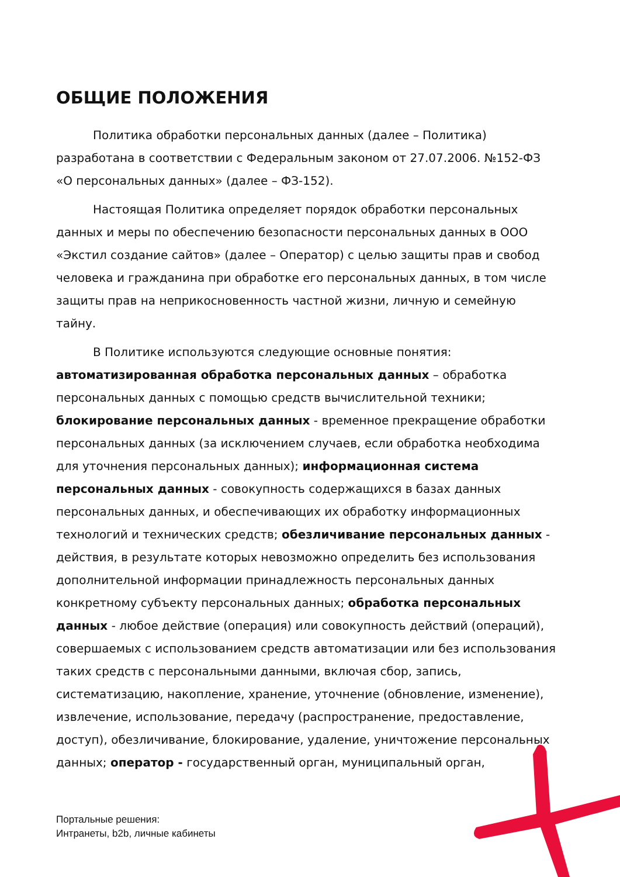ОБЩИЕ ПОЛОЖЕНИЯ
Политика обработки персональных данных (далее – Политика) разработана в соответствии с Федеральным законом от 27.07.2006. №152-ФЗ «О персональных данных» (далее – ФЗ-152).
Настоящая Политика определяет порядок обработки персональных данных и меры по обеспечению безопасности персональных данных в ООО «Экстил создание сайтов» (далее – Оператор) с целью защиты прав и свобод человека и гражданина при обработке его персональных данных, в том числе защиты прав на неприкосновенность частной жизни, личную и семейную тайну.
В Политике используются следующие основные понятия:
автоматизированная обработка персональных данных – обработка персональных данных с помощью средств вычислительной техники; блокирование персональных данных - временное прекращение обработки персональных данных (за исключением случаев, если обработка необходима для уточнения персональных данных); информационная система персональных данных - совокупность содержащихся в базах данных персональных данных, и обеспечивающих их обработку информационных технологий и технических средств; обезличивание персональных данных - действия, в результате которых невозможно определить без использования дополнительной информации принадлежность персональных данных конкретному субъекту персональных данных; обработка персональных данных - любое действие (операция) или совокупность действий (операций), совершаемых с использованием средств автоматизации или без использования таких средств с персональными данными, включая сбор, запись, систематизацию, накопление, хранение, уточнение (обновление, изменение), извлечение, использование, передачу (распространение, предоставление, доступ), обезличивание, блокирование, удаление, уничтожение персональных данных; оператор - государственный орган, муниципальный орган,
Портальные решения:
Интранеты, b2b, личные кабинеты